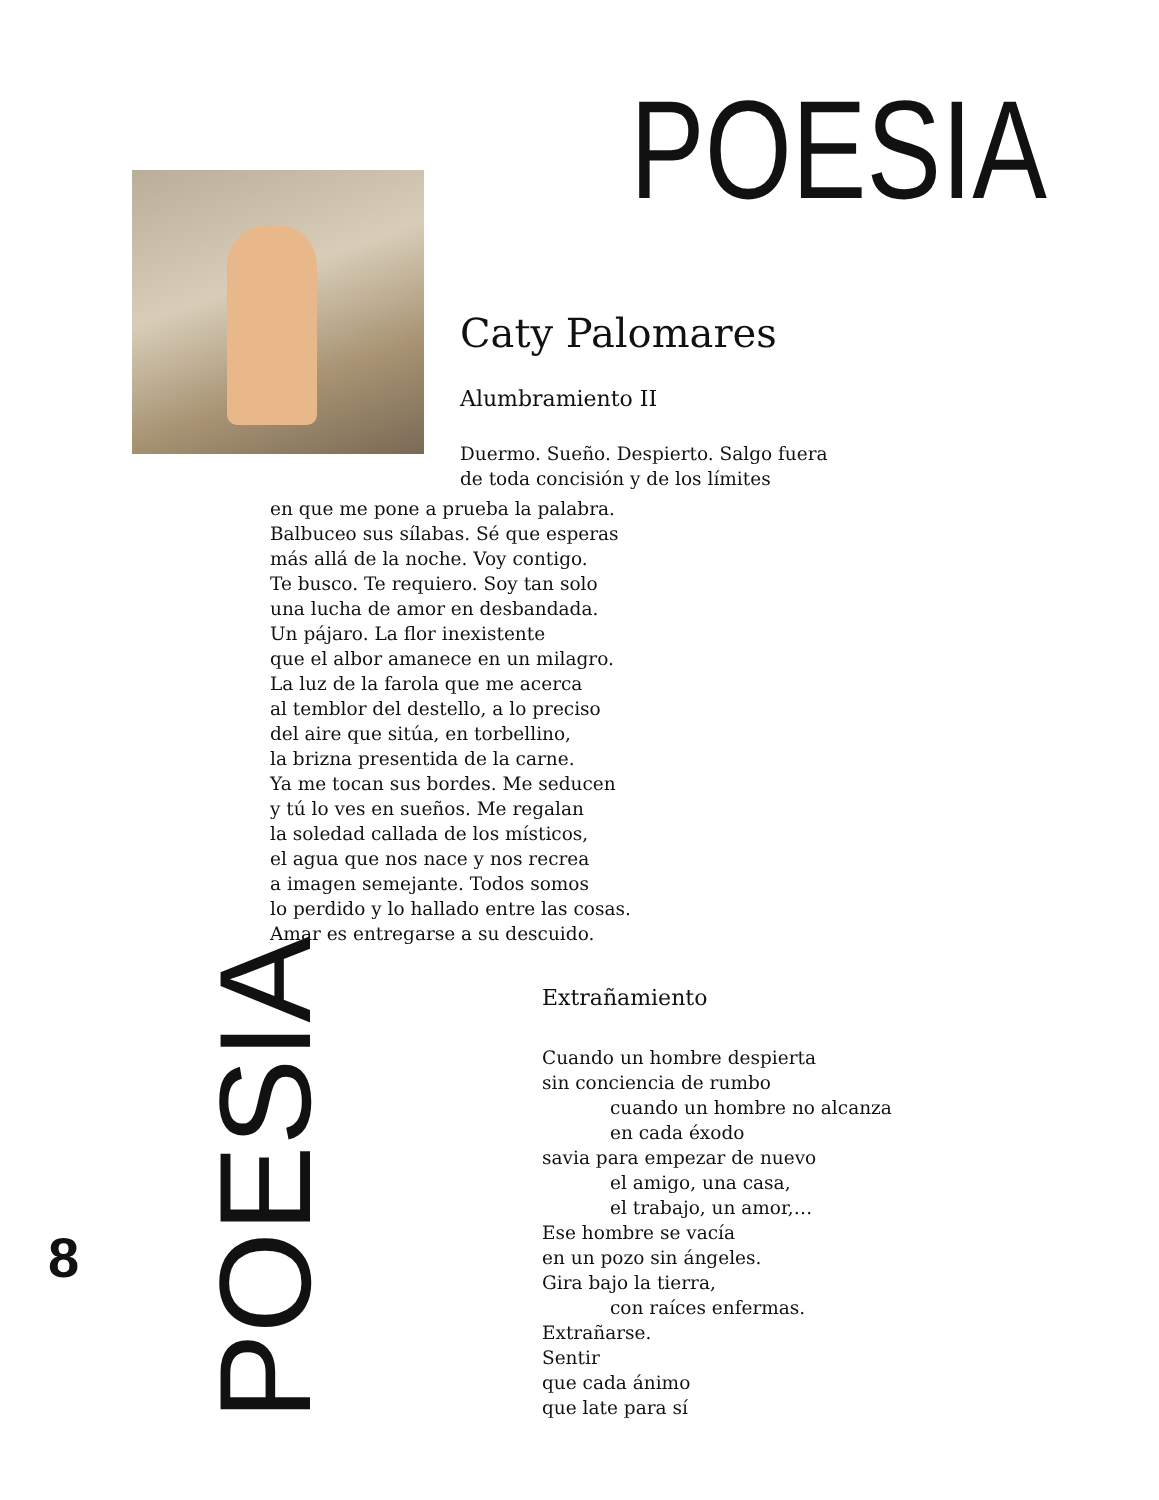POESIA
Caty Palomares
Alumbramiento II
Duermo. Sueño. Despierto. Salgo fuera
de toda concisión y de los límites
en que me pone a prueba la palabra.
Balbuceo sus sílabas. Sé que esperas
más allá de la noche. Voy contigo.
Te busco. Te requiero. Soy tan solo
una lucha de amor en desbandada.
Un pájaro. La flor inexistente
que el albor amanece en un milagro.
La luz de la farola que me acerca
al temblor del destello, a lo preciso
del aire que sitúa, en torbellino,
la brizna presentida de la carne.
Ya me tocan sus bordes. Me seducen
y tú lo ves en sueños. Me regalan
la soledad callada de los místicos,
el agua que nos nace y nos recrea
a imagen semejante. Todos somos
lo perdido y lo hallado entre las cosas.
Amar es entregarse a su descuido.
Extrañamiento
Cuando un hombre despierta
sin conciencia de rumbo
cuando un hombre no alcanza
en cada éxodo
savia para empezar de nuevo
el amigo, una casa,
el trabajo, un amor,…
Ese hombre se vacía
en un pozo sin ángeles.
Gira bajo la tierra,
con raíces enfermas.
Extrañarse.
Sentir
que cada ánimo
que late para sí
8
POESIA